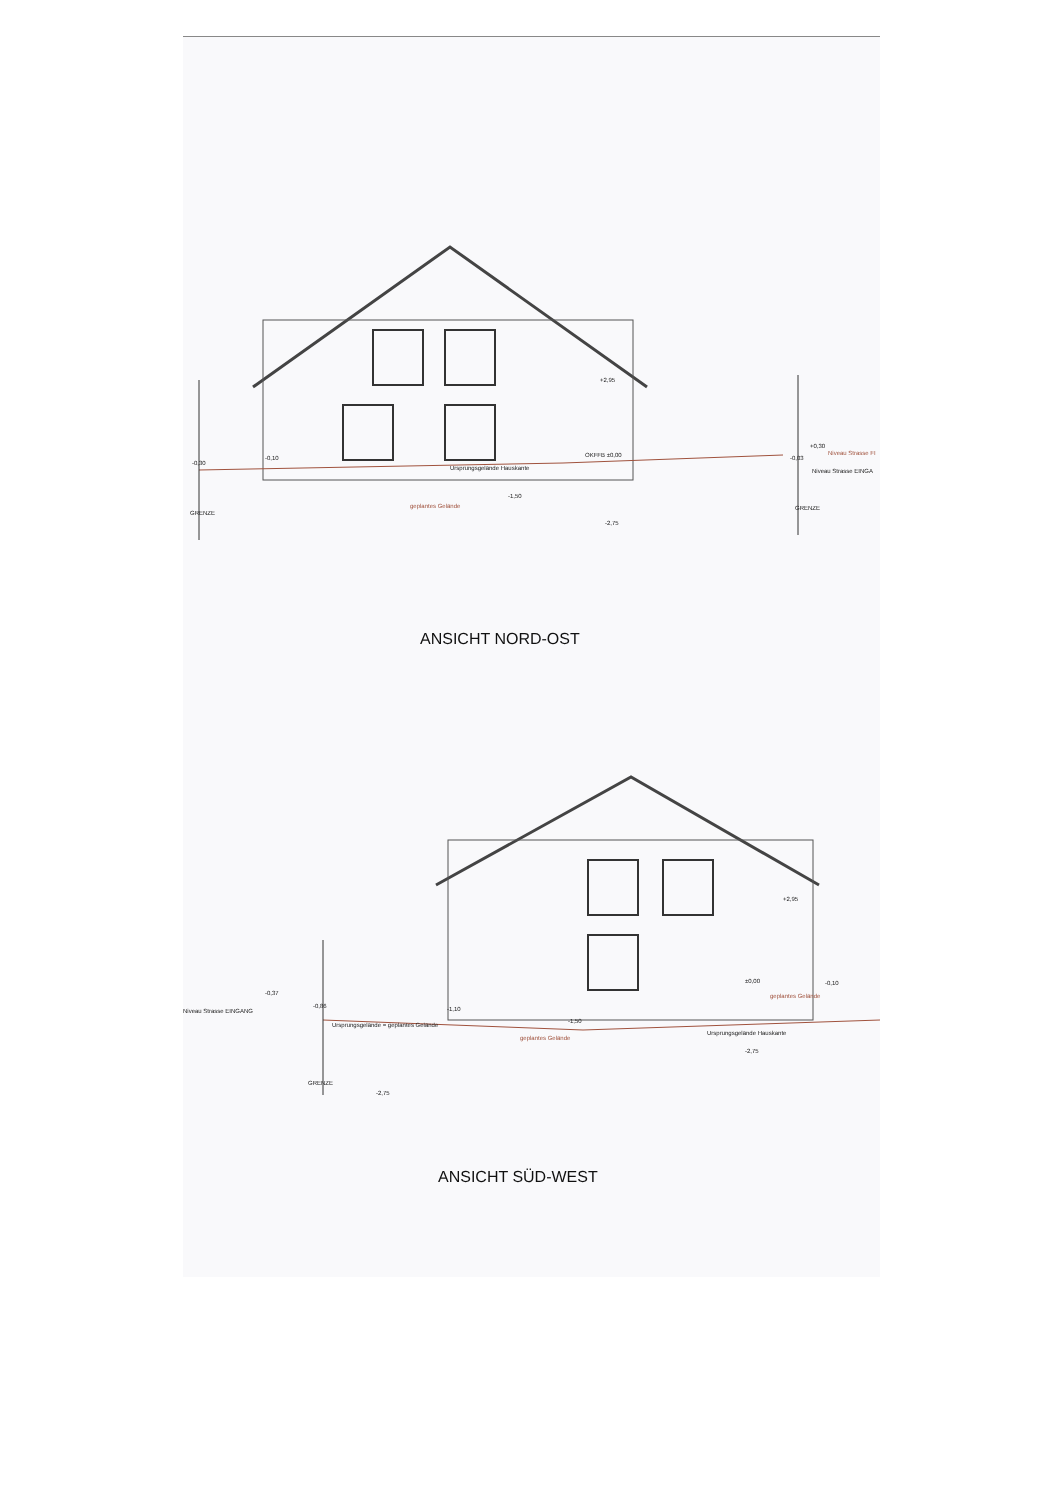Ursprungsgelände Hauskante
geplantes Gelände
+2,95
OKFFB ±0,00
-0,30
-0,10
-1,50
-2,75
-0,03
+0,30
Niveau Strasse FI
Niveau Strasse EINGA
GRENZE
GRENZE
ANSICHT NORD-OST
+2,95
-0,37
Niveau Strasse EINGANG
-0,86 -1,10
-1,50
±0,00 -0,10
geplantes Gelände
Ursprungsgelände = geplantes Gelände
geplantes Gelände
Ursprungsgelände Hauskante
-2,75
GRENZE
-2,75
ANSICHT SÜD-WEST